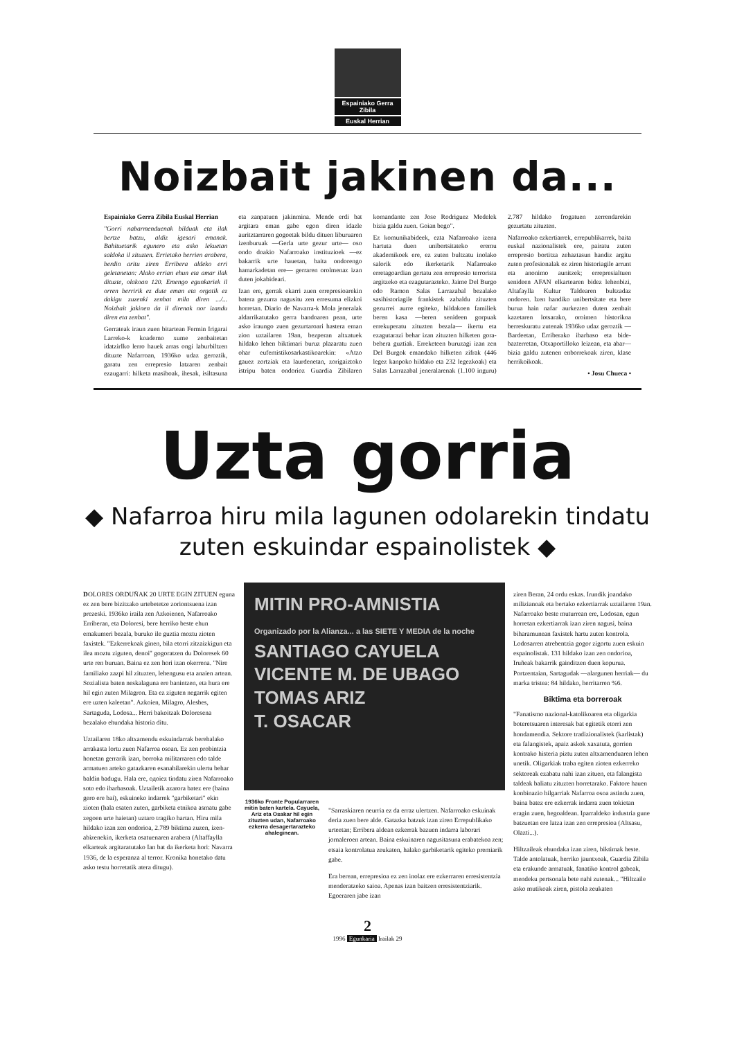Espainiako Gerra Zibila
Euskal Herrian
Noizbait jakinen da...
Espainiako Gerra Zibila Euskal Herrian
"Gorri nabarmenduenak bilduak eta ilak bertze batzu, aldiz igesari emanak. Bahituetarik egunero eta asko lekuetan saldoka il zituzten. Errietako berrien arabera, berdin aritu ziren Erribera aldeko erri geletanetan: Alako errian ehun eta amar ilak dituzte, olakoan 120. Emengo egunkariek il orren berririk ez dute eman eta orgatik ez dakigu zuzenki zenbat mila diren .../... Noizbait jakinen da il direnak nor izandu diren eta zenbat".
Gerrateak iraun zuen bitartean Fermin Irigarai Larreko-k koaderno xume zenbaitetan idatzirIko lerro hauek arras ongi laburbiltzen dituzte Nafarroan, 1936ko udaz geroztik, garatu zen errepresio latzaren zenbait ezaugarri: hilketa masiboak, ihesak, isiltasuna eta zanpatuen jakinmina. Mende erdi bat argitara eman gabe egon diren idazle auritztarraren gogoetak bildu dituen liburuaren izenburuak —Gerla urte gezur urte— oso ondo doakio Nafarroako instituzioek —ez bakarrik urte hauetan, baita ondorengo hamarkadetan ere— gerraren orolmenaz izan duten jokabideari.
Izan ere, gerrak ekarri zuen errepresioarekin batera gezurra nagusitu zen erresuma elizkoi horretan. Diario de Navarra-k Mola jeneralak aldarrikatutako gerra bandoaren pean, urte asko iraungo zuen gezurtaroari hastera eman zion uztailaren 19an, bezperan altxatuek hildako lehen biktimari buruz plazaratu zuen ohar eufemistikosarkastikoarekin: «Atzo gauez zortziak eta laurdenetan, zorigaiztoko istripu baten ondorioz Guardia Zibilaren komandante zen Jose Rodriguez Medelek bizia galdu zuen. Goian bego".
Ez komunikabideek, ezta Nafarroako izena hartuta duen unibertsitateko eremu akademikoek ere, ez zuten bultzatu inolako salorik edo ikerketarik Nafarroako erretagoardian gertatu zen errepresio terrorista argitzeko eta ezagutarazteko. Jaime Del Burgo edo Ramon Salas Larrazabal bezalako sasihistoriagile frankistek zabaldu zituzten gezurrei aurre egiteko, hildakoen familiek beren kasa —beren senideen gorpuak errekuperatu zituzten bezala— ikertu eta ezagutarazi behar izan zituzten hilketen gora-behera guztiak. Erreketeen buruzagi izan zen Del Burgok emandako hilketen zifrak (446 legez kanpoko hildako eta 232 legezkoak) eta Salas Larrazabal jeneralarenak (1.100 inguru) 2.787 hildako frogatuen zerrendarekin gezurtatu zituzten.
Nafarroako ezkertiarrek, errepublikarrek, baita euskal nazionalistek ere, pairatu zuten errepresio bortitza zehaztasun handiz argitu zuten profesionalak ez ziren historiagile arrunt eta anonimo aunitzek; errepresialtuen senideen AFAN elkartearen bidez lehenbizi, Altafaylla Kultur Taldearen bultzadaz ondoren. Izen handiko unibertsitate eta bere buruа hain nafar aurkezten duten zenbait kazetaren lotsarako, oroimen historikoa berreskuratu zutenak 1936ko udaz geroztik —Bardeetan, Erriberako ibarbaso eta bide-bazterretan, Otxaportilloko leizean, eta abar— bizia galdu zutenen enborrekoak ziren, klase herrikoikoak.
• Josu Chueca •
Uzta gorria
◆ Nafarroa hiru mila lagunen odolarekin tindatu zuten eskuindar espainolistek ◆
DOLORES ORDUÑAK 20 URTE EGIN ZITUEN eguna ez zen bere bizitzako urtebetetze zoriontsuena izan prezeski. 1936ko iraila zen Azkoienen, Nafarroako Erriberan, eta Doloresi, bere herriko beste ehun emakumeri bezala, buruko ile guztia moztu zioten faxistek. "Ezkerrekoak ginen, bila etorri zitzaizkigun eta ilea moztu ziguten, denoi" gogoratzen du Doloresek 60 urte ren buruan. Baina ez zen hori izan okerrena. "Nire familiako zazpi hil zituzten, lehengusu eta anaien artean. Sozialista baten neskalaguna ere banintzen, eta hura ere hil egin zuten Milagron. Eta ez ziguten negarrik egiten ere uzten kaleetan". Azkoien, Milagro, Alesbes, Sartaguda, Lodosa... Herri bakoitzak Doloresena bezalako ehundaka historia ditu.
Uztailaren 18ko altxamendu eskuindarrak berehalako arrakasta lortu zuen Nafarroa osoan. Ez zen probintzia honetan gerrarik izan, borroka militarraren edo talde armatuen arteko gatazkaren esanahilarekin ulertu behar baldin badugu. Hala ere, oдoiez tindatu ziren Nafarroako soto edo ibarbasoak. Uztailetik azarora batez ere (baina gero ere bai), eskuineko indarrek "garbiketari" ekin zioten (hala esaten zuten, garbiketa etnikoa asmatu gabe zegoen urte haietan) uztaro tragiko hartan. Hiru mila hildako izan zen ondorioa, 2.789 biktima zuzen, izen-abizenekin, ikerketa osatuenaren arabera (Altaffaylla elkarteak argitaratutako Ian bat da ikerketa hori: Navarra 1936, de la esperanza al terror. Kronika honetako datu asko testu horretatik atera ditugu).
MITIN PRO-AMNISTIA
Organizado por la Alianza... a las SIETE Y MEDIA de la noche
SANTIAGO CAYUELA
VICENTE M. DE UBAGO
TOMAS ARIZ
T. OSACAR
1936ko Fronte Popularraren mitin baten kartela. Cayuela, Ariz eta Osakar hil egin zituzten udan, Nafarroako ezkerra desagertarazteko ahaleginean.
"Sarraskiaren neurria ez da erraz ulertzen. Nafarroako eskuinak deria zuen bere alde. Gatazka batzuk izan ziren Errepublikako urteetan; Erribera aldean ezkerrak bazuen indarra laborari jornaleroen artean. Baina eskuinaren nagusitasuna erabatekoa zen; etsaia kontrolatua zeukaten, halako garbiketarik egiteko premiarik gabe.
Era berean, errepresioa ez zen inolaz ere ezkerraren erresistentzia menderatzeko saioa. Apenas izan baitzen erresistentziarik. Egoeraren jabe izan
ziren Beran, 24 ordu eskas. Irundik joandako milizianoak eta bertako ezkertiarrak uztailaren 19an. Nafarroako beste muturrean ere, Lodosan, egun horretan ezkertiarrak izan ziren nagusi, baina biharamunean faxistek hartu zuten kontrola. Lodosarren atrebentzia gogor zigortu zuen eskuin espainolistak. 131 hildako izan zen ondorioa, Iruñeak bakarrik gainditzen duen kopurua. Portzentaian, Sartagudak —alargunen herriak— du marka tristea: 84 hildako, herritarren %6.
Biktima eta borreroak
"Fanatismo nazional-katolikoaren eta oligarkia boteretsuaren interesak bat egitetik etorri zen hondamendia. Sektore tradizionalistek (karlistak) eta falangistek, apaiz askok xaxatuta, gorrien kontrako histeria piztu zuten altxamenduaren lehen unetik. Oligarkiak traba egiten zioten ezkerreko sektoreak ezabatu nahi izan zituen, eta falangista taldeak baliatu zituzten horretarako. Faktore hauen konbinazio hilgarriak Nafarroa osoa astindu zuen, baina batez ere ezkerrak indarra zuen tokietan eragin zuen, hegoaldean. Iparraldeko industria gune batzuetan ere latza izan zen errepresioa (Altsasu, Olazti...).
Hiltzaileak ehundaka izan ziren, biktimak beste. Talde antolatuak, herriko jauntxoak, Guardia Zibila eta erakunde armatuak, fanatiko kontrol gabeak, mendeku pertsonala bete nahi zutenak... "Hiltzaile asko mutikoak ziren, pistola zeukaten
2
1996 Egunkaria Irailak 29